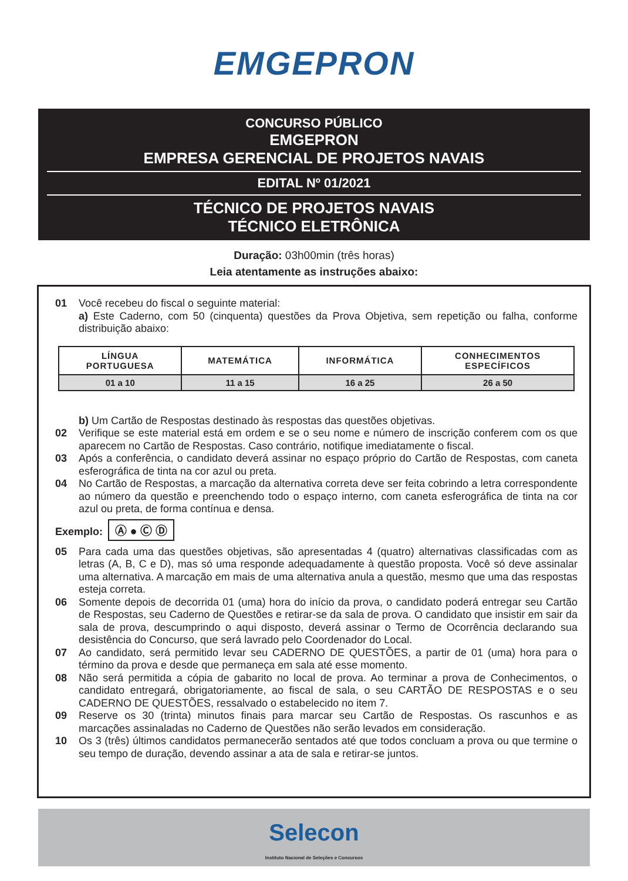EMGEPRON
CONCURSO PÚBLICO
EMGEPRON
EMPRESA GERENCIAL DE PROJETOS NAVAIS
EDITAL Nº 01/2021
TÉCNICO DE PROJETOS NAVAIS
TÉCNICO ELETRÔNICA
Duração: 03h00min (três horas)
Leia atentamente as instruções abaixo:
01 Você recebeu do fiscal o seguinte material:
a) Este Caderno, com 50 (cinquenta) questões da Prova Objetiva, sem repetição ou falha, conforme distribuição abaixo:
| LÍNGUA PORTUGUESA | MATEMÁTICA | INFORMÁTICA | CONHECIMENTOS ESPECÍFICOS |
| --- | --- | --- | --- |
| 01 a 10 | 11 a 15 | 16 a 25 | 26 a 50 |
b) Um Cartão de Respostas destinado às respostas das questões objetivas.
02 Verifique se este material está em ordem e se o seu nome e número de inscrição conferem com os que aparecem no Cartão de Respostas. Caso contrário, notifique imediatamente o fiscal.
03 Após a conferência, o candidato deverá assinar no espaço próprio do Cartão de Respostas, com caneta esferográfica de tinta na cor azul ou preta.
04 No Cartão de Respostas, a marcação da alternativa correta deve ser feita cobrindo a letra correspondente ao número da questão e preenchendo todo o espaço interno, com caneta esferográfica de tinta na cor azul ou preta, de forma contínua e densa.
Exemplo: Ⓐ ● Ⓒ Ⓓ
05 Para cada uma das questões objetivas, são apresentadas 4 (quatro) alternativas classificadas com as letras (A, B, C e D), mas só uma responde adequadamente à questão proposta. Você só deve assinalar uma alternativa. A marcação em mais de uma alternativa anula a questão, mesmo que uma das respostas esteja correta.
06 Somente depois de decorrida 01 (uma) hora do início da prova, o candidato poderá entregar seu Cartão de Respostas, seu Caderno de Questões e retirar-se da sala de prova. O candidato que insistir em sair da sala de prova, descumprindo o aqui disposto, deverá assinar o Termo de Ocorrência declarando sua desistência do Concurso, que será lavrado pelo Coordenador do Local.
07 Ao candidato, será permitido levar seu CADERNO DE QUESTÕES, a partir de 01 (uma) hora para o término da prova e desde que permaneça em sala até esse momento.
08 Não será permitida a cópia de gabarito no local de prova. Ao terminar a prova de Conhecimentos, o candidato entregará, obrigatoriamente, ao fiscal de sala, o seu CARTÃO DE RESPOSTAS e o seu CADERNO DE QUESTÕES, ressalvado o estabelecido no item 7.
09 Reserve os 30 (trinta) minutos finais para marcar seu Cartão de Respostas. Os rascunhos e as marcações assinaladas no Caderno de Questões não serão levados em consideração.
10 Os 3 (três) últimos candidatos permanecerão sentados até que todos concluam a prova ou que termine o seu tempo de duração, devendo assinar a ata de sala e retirar-se juntos.
Selecon
Instituto Nacional de Seleções e Concursos